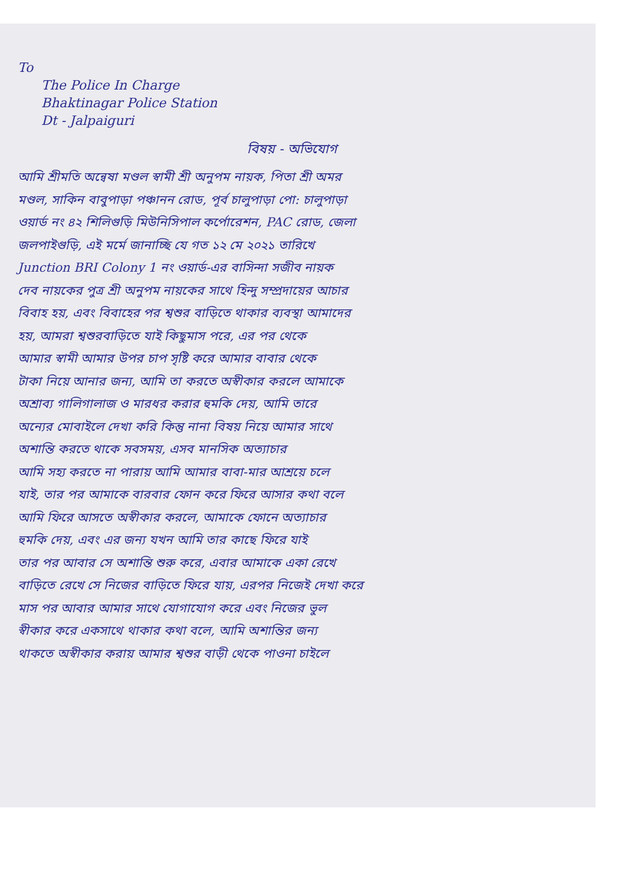To
The Police In Charge
Bhaktinagar Police Station
Dt - Jalpaiguri
বিষয় - অভিযোগ
আমি শ্রীমতি অন্বেষা মণ্ডল স্বামী শ্রী অনুপম নায়ক, পিতা শ্রী অমর
মণ্ডল, সাকিন বাবুপাড়া পঞ্চানন রোড, পূর্ব চালুপাড়া পো: চালুপাড়া
ওয়ার্ড নং ৪২ শিলিগুড়ি মিউনিসিপাল কর্পোরেশন, PAC রোড, জেলা
জলপাইগুড়ি, এই মর্মে জানাচ্ছি যে গত ১২ মে ২০২১ তারিখে
Junction BRI Colony 1 নং ওয়ার্ড-এর বাসিন্দা সজীব নায়ক
দেব নায়কের পুত্র শ্রী অনুপম নায়কের সাথে হিন্দু সম্প্রদায়ের আচার
বিবাহ হয়, এবং বিবাহের পর শ্বশুর বাড়িতে থাকার ব্যবস্থা আমাদের
হয়, আমরা শ্বশুরবাড়িতে যাই কিছুমাস পরে, এর পর থেকে
আমার স্বামী আমার উপর চাপ সৃষ্টি করে আমার বাবার থেকে
টাকা নিয়ে আনার জন্য, আমি তা করতে অস্বীকার করলে আমাকে
অশ্রাব্য গালিগালাজ ও মারধর করার হুমকি দেয়, আমি তারে
অন্যের মোবাইলে দেখা করি কিন্তু নানা বিষয় নিয়ে আমার সাথে
অশান্তি করতে থাকে সবসময়, এসব মানসিক অত্যাচার
আমি সহ্য করতে না পারায় আমি আমার বাবা-মার আশ্রয়ে চলে
যাই, তার পর আমাকে বারবার ফোন করে ফিরে আসার কথা বলে
আমি ফিরে আসতে অস্বীকার করলে, আমাকে ফোনে অত্যাচার
হুমকি দেয়, এবং এর জন্য যখন আমি তার কাছে ফিরে যাই
তার পর আবার সে অশান্তি শুরু করে, এবার আমাকে একা রেখে
বাড়িতে রেখে সে নিজের বাড়িতে ফিরে যায়, এরপর নিজেই দেখা করে
মাস পর আবার আমার সাথে যোগাযোগ করে এবং নিজের ভুল
স্বীকার করে একসাথে থাকার কথা বলে, আমি অশান্তির জন্য
থাকতে অস্বীকার করায় আমার শ্বশুর বাড়ী থেকে পাওনা চাইলে